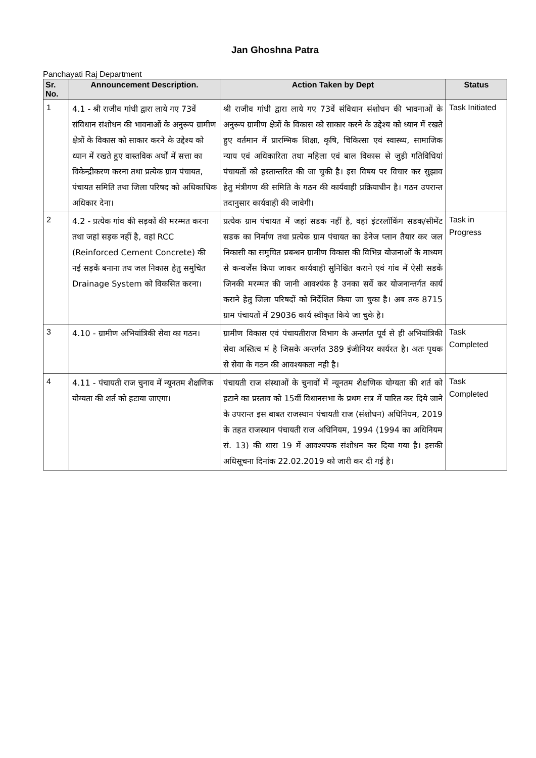Jan Ghoshna Patra
Panchayati Raj Department
| Sr. No. | Announcement Description. | Action Taken by Dept | Status |
| --- | --- | --- | --- |
| 1 | 4.1 - श्री राजीव गांधी द्वारा लाये गए 73वें संविधान संशोधन की भावनाओं के अनुरूप ग्रामीण क्षेत्रों के विकास को साकार करने के उद्देश्य को ध्यान में रखते हुए वास्तविक अर्थों में सत्ता का विकेन्द्रीकरण करना तथा प्रत्येक ग्राम पंचायत, पंचायत समिति तथा जिला परिषद को अधिकाधिक अधिकार देना। | श्री राजीव गांधी द्वारा लाये गए 73वें संविधान संशोधन की भावनाओं के अनुरूप ग्रामीण क्षेत्रों के विकास को साकार करने के उद्देश्य को ध्यान में रखते हुए वर्तमान में प्रारम्भिक शिक्षा, कृषि, चिकित्सा एवं स्वास्थ्य, सामाजिक न्याय एवं अधिकारिता तथा महिला एवं बाल विकास से जुड़ी गतिविधियां पंचायतों को हस्तान्तरित की जा चुकी है। इस विषय पर विचार कर सुझाव हेतु मंत्रीगण की समिति के गठन की कार्यवाही प्रक्रियाधीन है। गठन उपरान्त तदानुसार कार्यवाही की जावेगी। | Task Initiated |
| 2 | 4.2 - प्रत्येक गांव की सड़कों की मरम्मत करना तथा जहां सड़क नहीं है, वहां RCC (Reinforced Cement Concrete) की नई सड़कें बनाना तथ जल निकास हेतु समुचित Drainage System को विकसित करना। | प्रत्येक ग्राम पंचायत में जहां सडक नहीं है, वहां इंटरलॉकिंग सडक/सीमेंट सडक का निर्माण तथा प्रत्येक ग्राम पंचायत का डेनेज प्लान तैयार कर जल निकासी का समुचित प्रबन्धन ग्रामीण विकास की विभिन्न योजनाओं के माध्यम से कन्वर्जेंस किया जाकर कार्यवाही सुनिश्चित कराने एवं गांव में ऐसी सडकें जिनकी मरम्मत की जानी आवश्यंक है उनका सर्वे कर योजनान्तर्गत कार्य कराने हेतु जिला परिषदों को निर्देशित किया जा चुका है। अब तक 8715 ग्राम पंचायतों में 29036 कार्य स्वीकृत किये जा चुके है। | Task in Progress |
| 3 | 4.10 - ग्रामीण अभियांत्रिकी सेवा का गठन। | ग्रामीण विकास एवं पंचायतीराज विभाग के अन्तर्गत पूर्व से ही अभियांत्रिकी सेवा अस्तित्व मं है जिसके अन्तर्गत 389 इंजीनियर कार्यरत है। अतः पृथक से सेवा के गठन की आवश्यकता नही है। | Task Completed |
| 4 | 4.11 - पंचायती राज चुनाव में न्यूनतम शैक्षणिक योग्यता की शर्त को हटाया जाएगा। | पंचायती राज संस्थाओं के चुनावों में न्यूनतम शैक्षणिक योग्यता की शर्त को हटाने का प्रस्ताव को 15वीं विधानसभा के प्रथम सत्र में पारित कर दिये जाने के उपरान्त इस बाबत राजस्थान पंचायती राज (संशोधन) अधिनियम, 2019 के तहत राजस्थान पंचायती राज अधिनियम, 1994 (1994 का अधिनियम सं. 13) की धारा 19 में आवश्यपक संशोधन कर दिया गया है। इसकी अधिसूचना दिनांक 22.02.2019 को जारी कर दी गई है। | Task Completed |